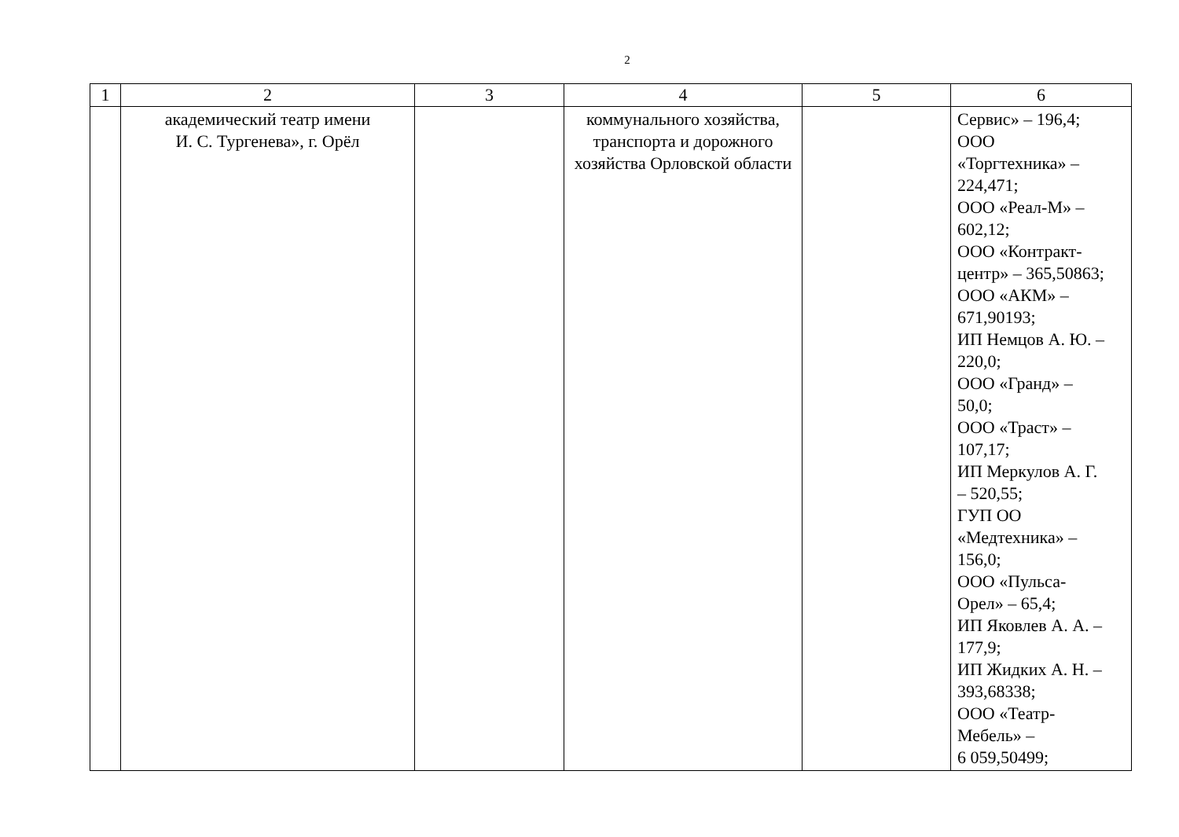2
| 1 | 2 | 3 | 4 | 5 | 6 |
| --- | --- | --- | --- | --- | --- |
| | академический театр имени И. С. Тургенева», г. Орёл | | коммунального хозяйства, транспорта и дорожного хозяйства Орловской области | | Сервис» – 196,4; ООО «Торгтехника» – 224,471; ООО «Реал-М» – 602,12; ООО «Контракт- центр» – 365,50863; ООО «АКМ» – 671,90193; ИП Немцов А. Ю. – 220,0; ООО «Гранд» – 50,0; ООО «Траст» – 107,17; ИП Меркулов А. Г. – 520,55; ГУП ОО «Медтехника» – 156,0; ООО «Пульса- Орел» – 65,4; ИП Яковлев А. А. – 177,9; ИП Жидких А. Н. – 393,68338; ООО «Театр- Мебель» – 6 059,50499; |